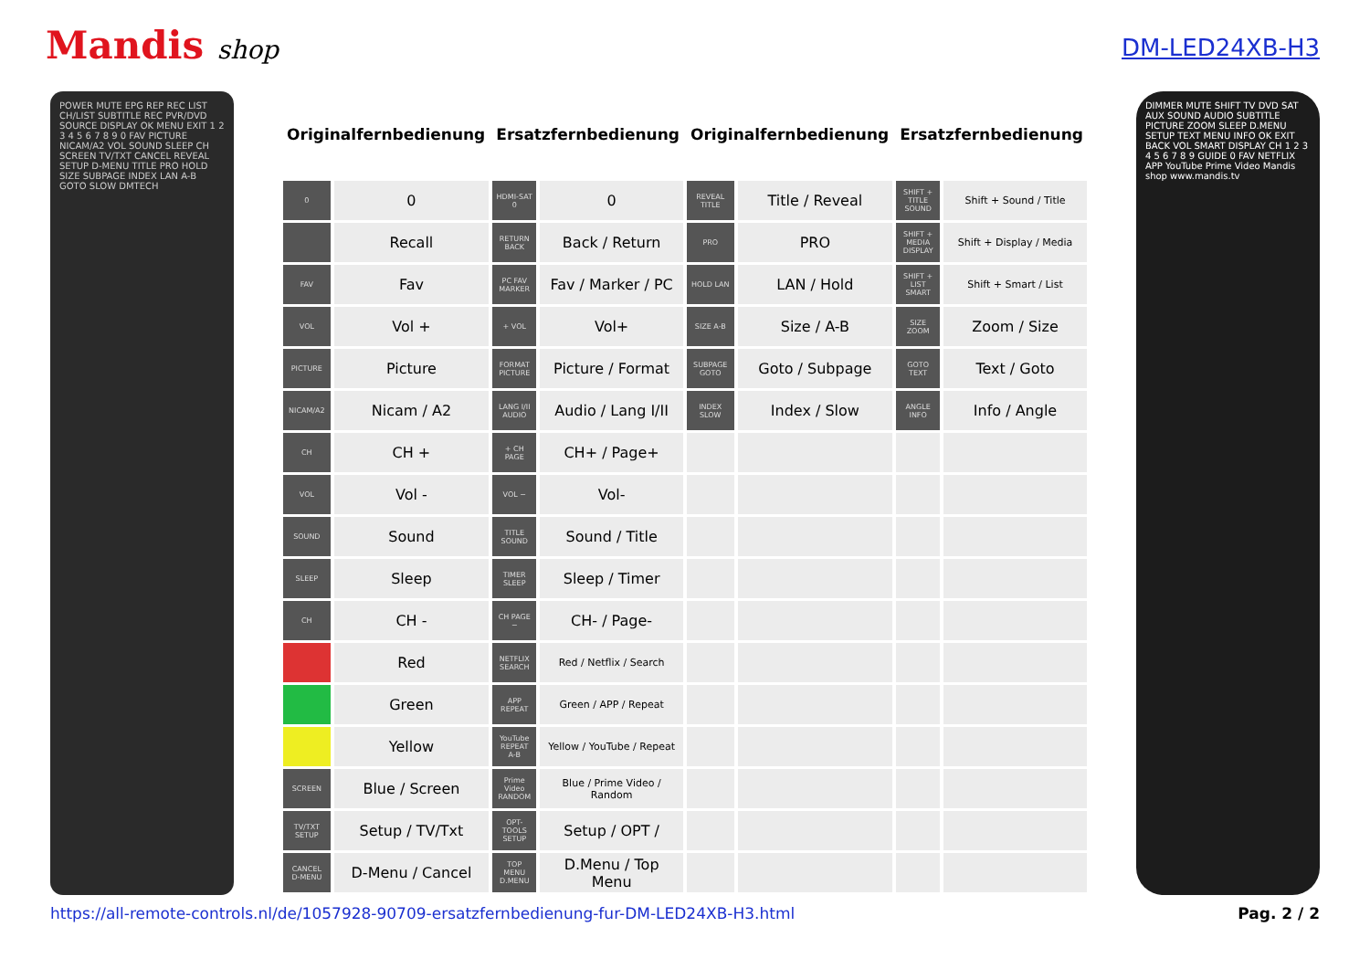Mandis shop
DM-LED24XB-H3
POWER MUTE EPG REP REC LIST CH/LIST SUBTITLE REC PVR/DVD SOURCE DISPLAY OK MENU EXIT 1 2 3 4 5 6 7 8 9 0 FAV PICTURE NICAM/A2 VOL SOUND SLEEP CH SCREEN TV/TXT CANCEL REVEAL SETUP D-MENU TITLE PRO HOLD SIZE SUBPAGE INDEX LAN A-B GOTO SLOW DMTECH
| Originalfernbedienung | | Ersatzfernbedienung | | Originalfernbedienung | | Ersatzfernbedienung | |
| --- | --- | --- | --- | --- | --- | --- | --- |
| 0 | 0 | HDMI-SAT 0 | 0 | REVEAL TITLE | Title / Reveal | SHIFT + TITLE SOUND | Shift + Sound / Title |
| | Recall | RETURN BACK | Back / Return | PRO | PRO | SHIFT + MEDIA DISPLAY | Shift + Display / Media |
| FAV | Fav | PC FAV MARKER | Fav / Marker / PC | HOLD LAN | LAN / Hold | SHIFT + LIST SMART | Shift + Smart / List |
| VOL | Vol + | + VOL | Vol+ | SIZE A-B | Size / A-B | SIZE ZOOM | Zoom / Size |
| PICTURE | Picture | FORMAT PICTURE | Picture / Format | SUBPAGE GOTO | Goto / Subpage | GOTO TEXT | Text / Goto |
| NICAM/A2 | Nicam / A2 | LANG I/II AUDIO | Audio / Lang I/II | INDEX SLOW | Index / Slow | ANGLE INFO | Info / Angle |
| CH | CH + | + CH PAGE | CH+ / Page+ | | | | |
| VOL | Vol - | VOL − | Vol- | | | | |
| SOUND | Sound | TITLE SOUND | Sound / Title | | | | |
| SLEEP | Sleep | TIMER SLEEP | Sleep / Timer | | | | |
| CH | CH - | CH PAGE − | CH- / Page- | | | | |
| | Red | NETFLIX SEARCH | Red / Netflix / Search | | | | |
| | Green | APP REPEAT | Green / APP / Repeat | | | | |
| | Yellow | YouTube REPEAT A-B | Yellow / YouTube / Repeat | | | | |
| SCREEN | Blue / Screen | Prime Video RANDOM | Blue / Prime Video / Random | | | | |
| TV/TXT SETUP | Setup / TV/Txt | OPT-TOOLS SETUP | Setup / OPT / | | | | |
| CANCEL D-MENU | D-Menu / Cancel | TOP MENU D.MENU | D.Menu / Top Menu | | | | |
DIMMER MUTE SHIFT TV DVD SAT AUX SOUND AUDIO SUBTITLE PICTURE ZOOM SLEEP D.MENU SETUP TEXT MENU INFO OK EXIT BACK VOL SMART DISPLAY CH 1 2 3 4 5 6 7 8 9 GUIDE 0 FAV NETFLIX APP YouTube Prime Video Mandis shop www.mandis.tv
https://all-remote-controls.nl/de/1057928-90709-ersatzfernbedienung-fur-DM-LED24XB-H3.html Pag. 2 / 2